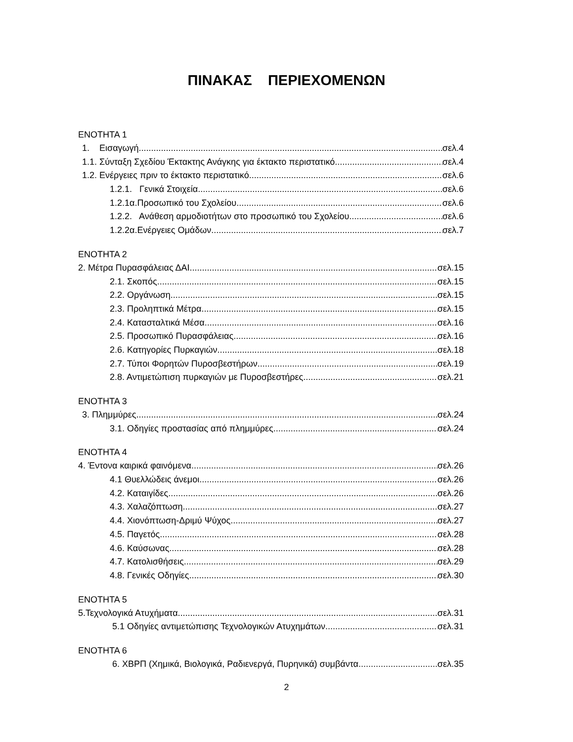ΠΙΝΑΚΑΣ ΠΕΡΙΕΧΟΜΕΝΩΝ
ΕΝΟΤΗΤΑ 1
1. Εισαγωγή σελ.4
1.1. Σύνταξη Σχεδίου Έκτακτης Ανάγκης για έκτακτο περιστατικό σελ.4
1.2. Ενέργειες πριν το έκτακτο περιστατικό σελ.6
1.2.1. Γενικά Στοιχεία σελ.6
1.2.1α.Προσωπικό του Σχολείου σελ.6
1.2.2. Ανάθεση αρμοδιοτήτων στο προσωπικό του Σχολείου σελ.6
1.2.2α.Ενέργειες Ομάδων σελ.7
ΕΝΟΤΗΤΑ 2
2. Μέτρα Πυρασφάλειας ΔΑΙ σελ.15
2.1. Σκοπός σελ.15
2.2. Οργάνωση σελ.15
2.3. Προληπτικά Μέτρα σελ.15
2.4. Κατασταλτικά Μέσα σελ.16
2.5. Προσωπικό Πυρασφάλειας σελ.16
2.6. Κατηγορίες Πυρκαγιών σελ.18
2.7. Τύποι Φορητών Πυροσβεστήρων σελ.19
2.8. Αντιμετώπιση πυρκαγιών με Πυροσβεστήρες σελ.21
ΕΝΟΤΗΤΑ 3
3. Πλημμύρες σελ.24
3.1. Οδηγίες προστασίας από πλημμύρες σελ.24
ΕΝΟΤΗΤΑ 4
4. Έντονα καιρικά φαινόμενα σελ.26
4.1 Θυελλώδεις άνεμοι σελ.26
4.2. Καταιγίδες σελ.26
4.3. Χαλαζόπτωση σελ.27
4.4. Χιονόπτωση-Δριμύ Ψύχος σελ.27
4.5. Παγετός σελ.28
4.6. Καύσωνας σελ.28
4.7. Κατολισθήσεις σελ.29
4.8. Γενικές Οδηγίες σελ.30
ΕΝΟΤΗΤΑ 5
5.Τεχνολογικά Ατυχήματα σελ.31
5.1 Οδηγίες αντιμετώπισης Τεχνολογικών Ατυχημάτων σελ.31
ΕΝΟΤΗΤΑ 6
6. ΧΒΡΠ (Χημικά, Βιολογικά, Ραδιενεργά, Πυρηνικά) συμβάντα σελ.35
2